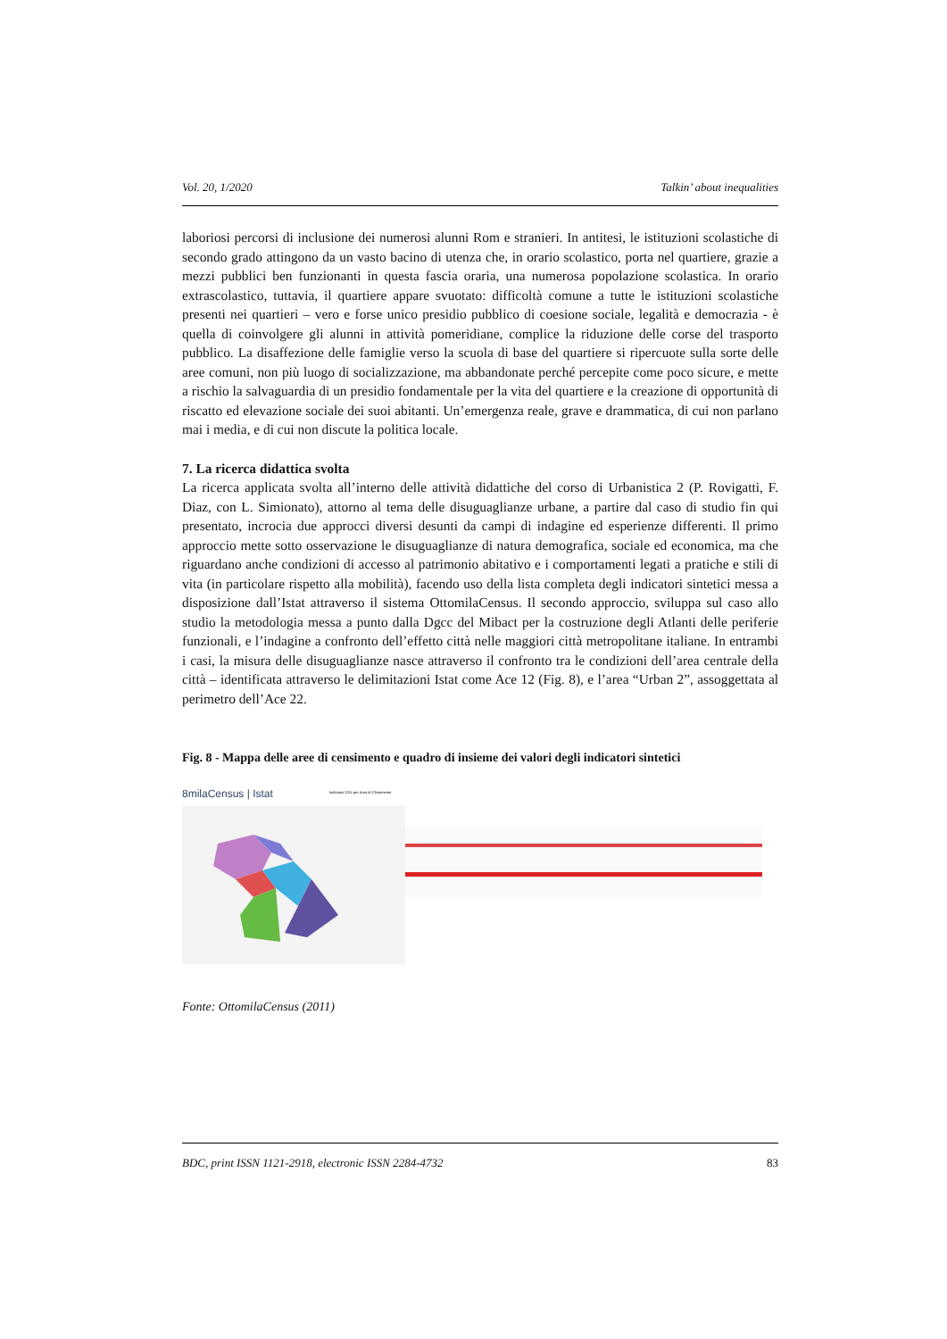Vol. 20, 1/2020 Talkin’ about inequalities
laboriosi percorsi di inclusione dei numerosi alunni Rom e stranieri. In antitesi, le istituzioni scolastiche di secondo grado attingono da un vasto bacino di utenza che, in orario scolastico, porta nel quartiere, grazie a mezzi pubblici ben funzionanti in questa fascia oraria, una numerosa popolazione scolastica. In orario extrascolastico, tuttavia, il quartiere appare svuotato: difficoltà comune a tutte le istituzioni scolastiche presenti nei quartieri – vero e forse unico presidio pubblico di coesione sociale, legalità e democrazia - è quella di coinvolgere gli alunni in attività pomeridiane, complice la riduzione delle corse del trasporto pubblico. La disaffezione delle famiglie verso la scuola di base del quartiere si ripercuote sulla sorte delle aree comuni, non più luogo di socializzazione, ma abbandonate perché percepite come poco sicure, e mette a rischio la salvaguardia di un presidio fondamentale per la vita del quartiere e la creazione di opportunità di riscatto ed elevazione sociale dei suoi abitanti. Un’emergenza reale, grave e drammatica, di cui non parlano mai i media, e di cui non discute la politica locale.
7. La ricerca didattica svolta
La ricerca applicata svolta all’interno delle attività didattiche del corso di Urbanistica 2 (P. Rovigatti, F. Diaz, con L. Simionato), attorno al tema delle disuguaglianze urbane, a partire dal caso di studio fin qui presentato, incrocia due approcci diversi desunti da campi di indagine ed esperienze differenti. Il primo approccio mette sotto osservazione le disuguaglianze di natura demografica, sociale ed economica, ma che riguardano anche condizioni di accesso al patrimonio abitativo e i comportamenti legati a pratiche e stili di vita (in particolare rispetto alla mobilità), facendo uso della lista completa degli indicatori sintetici messa a disposizione dall’Istat attraverso il sistema OttomilaCensus. Il secondo approccio, sviluppa sul caso allo studio la metodologia messa a punto dalla Dgcc del Mibact per la costruzione degli Atlanti delle periferie funzionali, e l’indagine a confronto dell’effetto città nelle maggiori città metropolitane italiane. In entrambi i casi, la misura delle disuguaglianze nasce attraverso il confronto tra le condizioni dell’area centrale della città – identificata attraverso le delimitazioni Istat come Ace 12 (Fig. 8), e l’area “Urban 2”, assoggettata al perimetro dell’Ace 22.
Fig. 8 - Mappa delle aree di censimento e quadro di insieme dei valori degli indicatori sintetici
8milaCensus | Istat
Indicatori 2011 per Area di CEnsimento
Fonte: OttomilaCensus (2011)
BDC, print ISSN 1121-2918, electronic ISSN 2284-4732 83